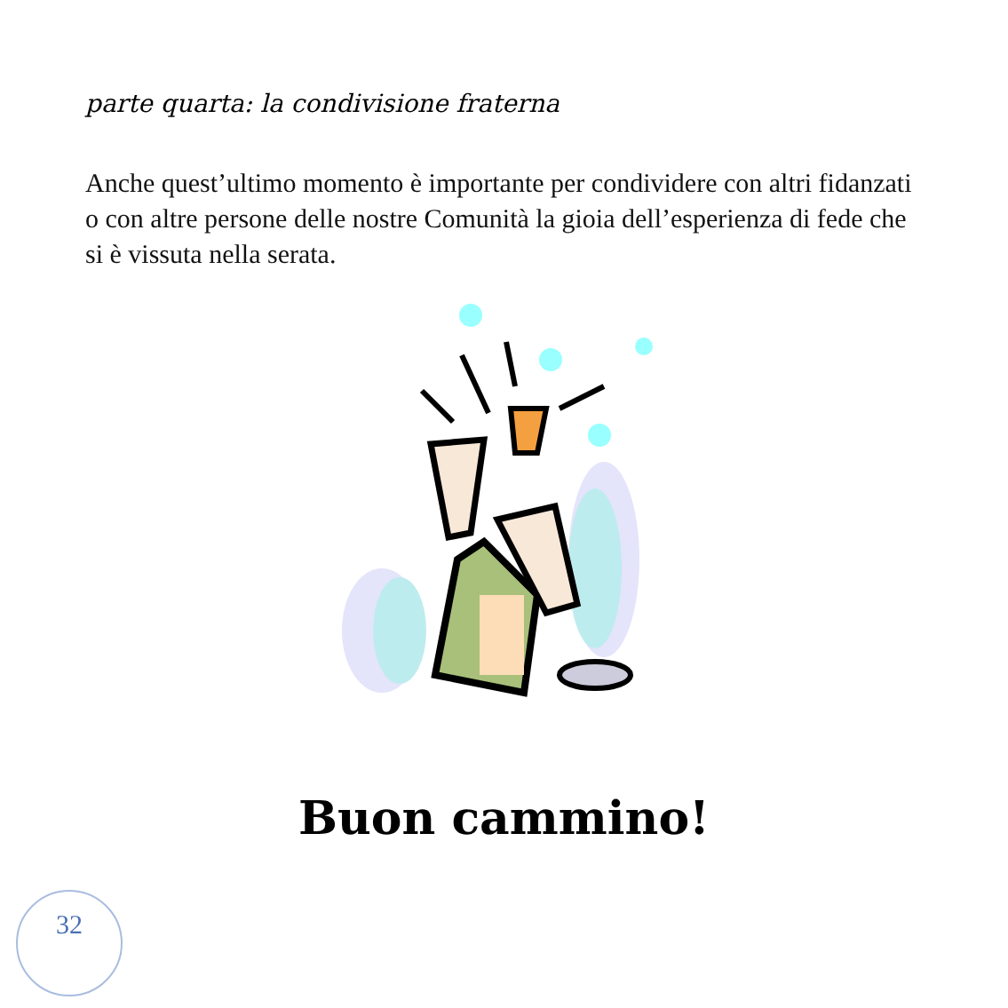parte quarta: la condivisione fraterna
Anche quest’ultimo momento è importante per condividere con altri fidanzati o con altre persone delle nostre Comunità la gioia dell’esperienza di fede che si è vissuta nella serata.
Buon cammino!
32